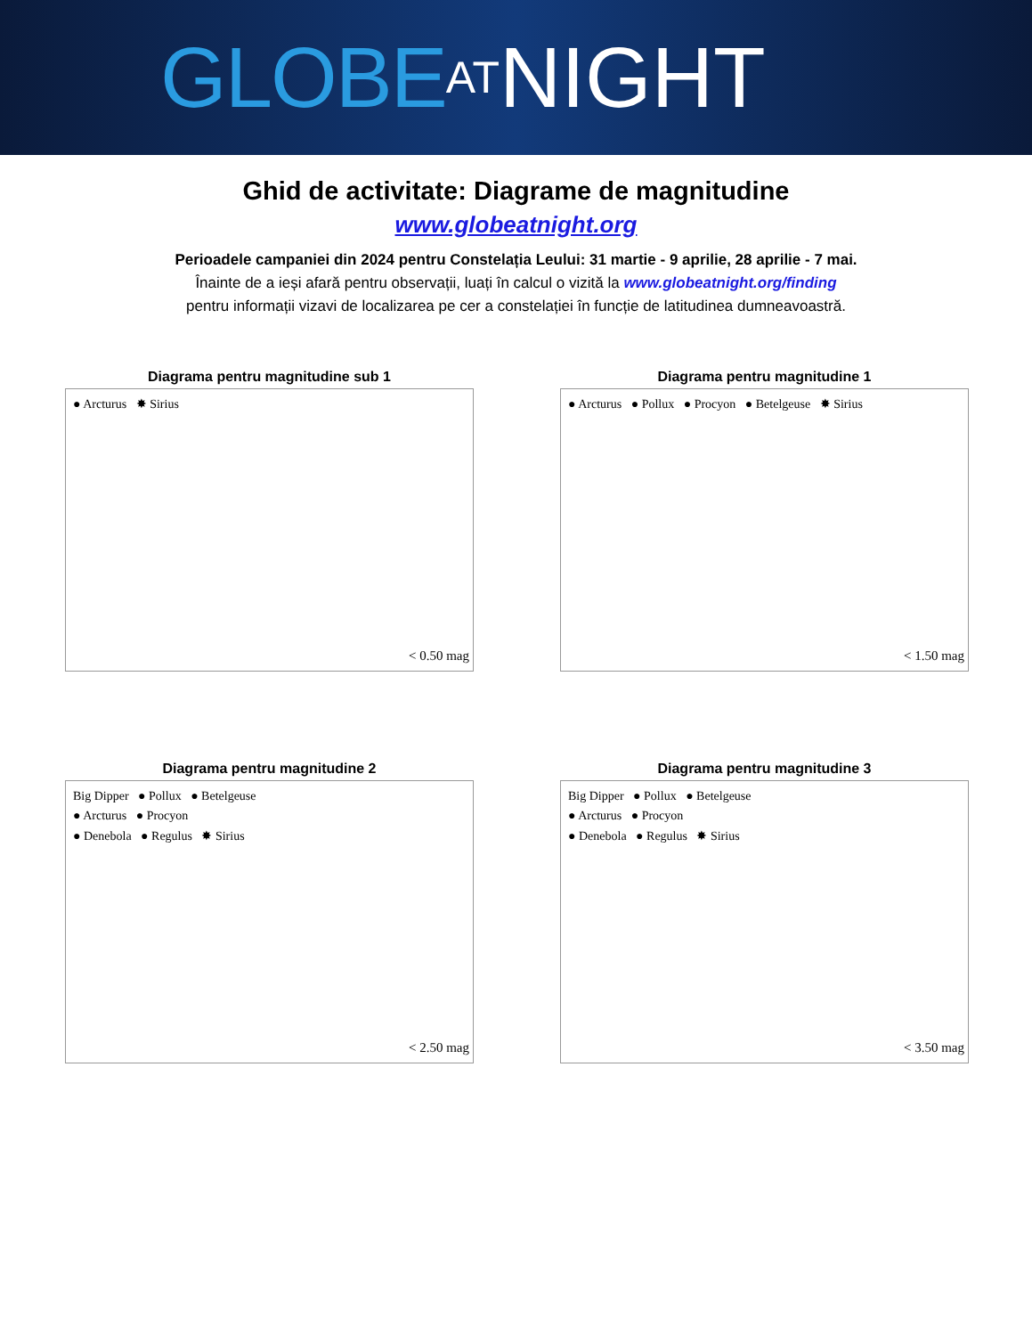GLOBE AT NIGHT
Ghid de activitate: Diagrame de magnitudine
www.globeatnight.org
Perioadele campaniei din 2024 pentru Constelația Leului: 31 martie - 9 aprilie, 28 aprilie - 7 mai.
Înainte de a ieși afară pentru observații, luați în calcul o vizită la www.globeatnight.org/finding
pentru informații vizavi de localizarea pe cer a constelației în funcție de latitudinea dumneavoastră.
Diagrama pentru magnitudine sub 1
● Arcturus ✸ Sirius
< 0.50 mag
Diagrama pentru magnitudine 1
● Arcturus ● Pollux ● Procyon ● Betelgeuse ✸ Sirius
< 1.50 mag
Diagrama pentru magnitudine 2
Big Dipper ● Pollux ● Betelgeuse
● Arcturus ● Procyon
● Denebola ● Regulus ✸ Sirius
< 2.50 mag
Diagrama pentru magnitudine 3
Big Dipper ● Pollux ● Betelgeuse
● Arcturus ● Procyon
● Denebola ● Regulus ✸ Sirius
< 3.50 mag